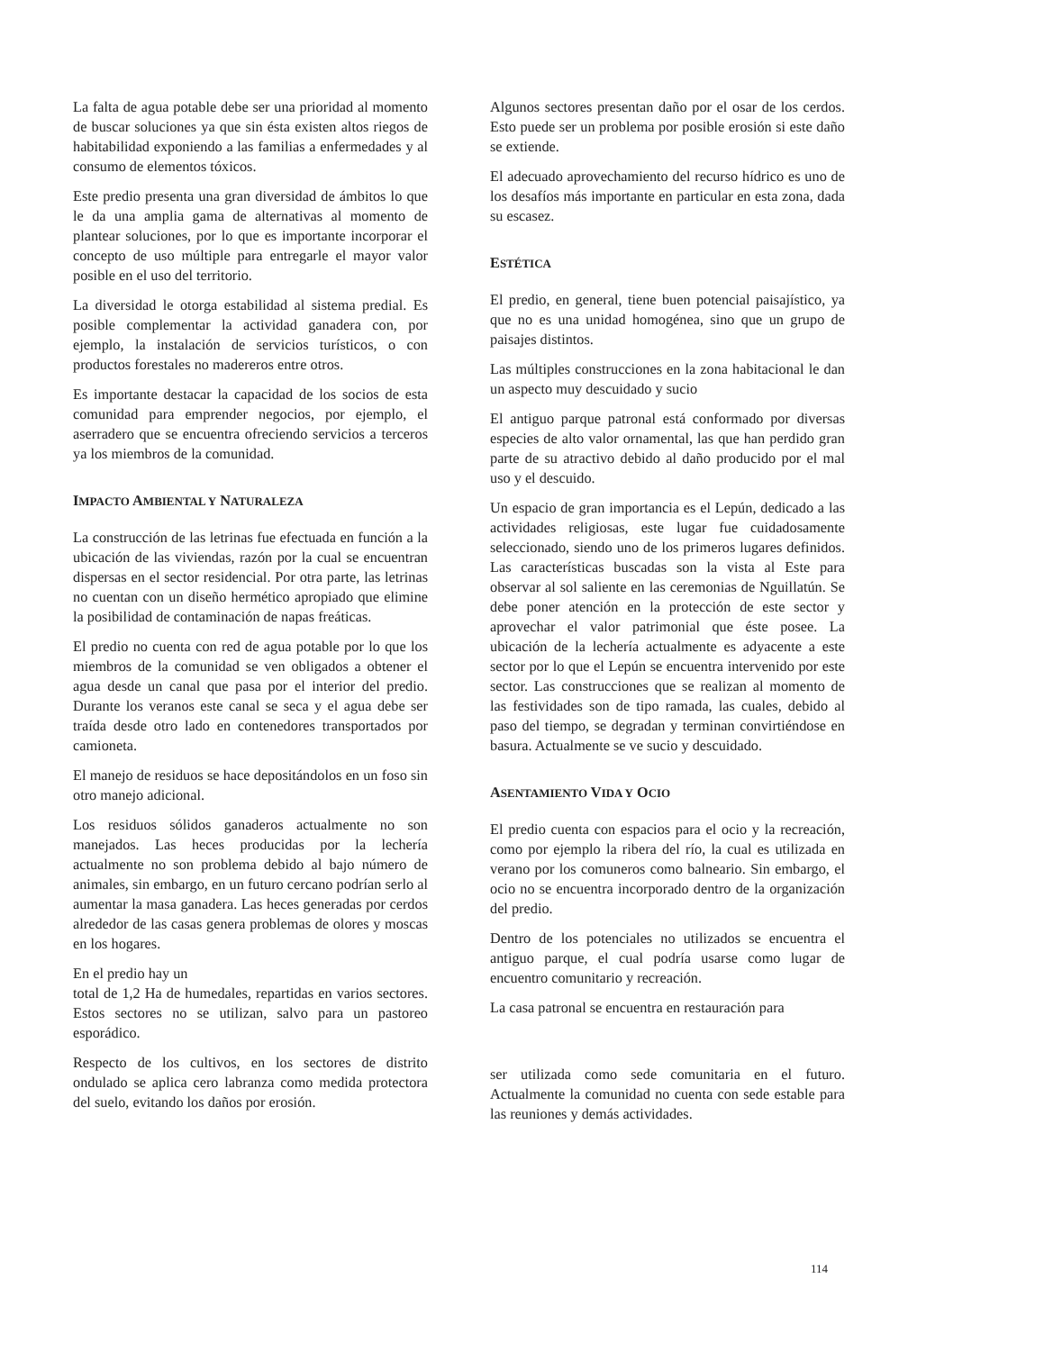La falta de agua potable debe ser una prioridad al momento de buscar soluciones ya que sin ésta existen altos riegos de habitabilidad exponiendo a las familias a enfermedades y al consumo de elementos tóxicos.
Este predio presenta una gran diversidad de ámbitos lo que le da una amplia gama de alternativas al momento de plantear soluciones, por lo que es importante incorporar el concepto de uso múltiple para entregarle el mayor valor posible en el uso del territorio.
La diversidad le otorga estabilidad al sistema predial. Es posible complementar la actividad ganadera con, por ejemplo, la instalación de servicios turísticos, o con productos forestales no madereros entre otros.
Es importante destacar la capacidad de los socios de esta comunidad para emprender negocios, por ejemplo, el aserradero que se encuentra ofreciendo servicios a terceros ya los miembros de la comunidad.
IMPACTO AMBIENTAL Y NATURALEZA
La construcción de las letrinas fue efectuada en función a la ubicación de las viviendas, razón por la cual se encuentran dispersas en el sector residencial. Por otra parte, las letrinas no cuentan con un diseño hermético apropiado que elimine la posibilidad de contaminación de napas freáticas.
El predio no cuenta con red de agua potable por lo que los miembros de la comunidad se ven obligados a obtener el agua desde un canal que pasa por el interior del predio. Durante los veranos este canal se seca y el agua debe ser traída desde otro lado en contenedores transportados por camioneta.
El manejo de residuos se hace depositándolos en un foso sin otro manejo adicional.
Los residuos sólidos ganaderos actualmente no son manejados. Las heces producidas por la lechería actualmente no son problema debido al bajo número de animales, sin embargo, en un futuro cercano podrían serlo al aumentar la masa ganadera. Las heces generadas por cerdos alrededor de las casas genera problemas de olores y moscas en los hogares.
En el predio hay un
total de 1,2 Ha de humedales, repartidas en varios sectores. Estos sectores no se utilizan, salvo para un pastoreo esporádico.
Respecto de los cultivos, en los sectores de distrito ondulado se aplica cero labranza como medida protectora del suelo, evitando los daños por erosión.
Algunos sectores presentan daño por el osar de los cerdos. Esto puede ser un problema por posible erosión si este daño se extiende.
El adecuado aprovechamiento del recurso hídrico es uno de los desafíos más importante en particular en esta zona, dada su escasez.
ESTÉTICA
El predio, en general, tiene buen potencial paisajístico, ya que no es una unidad homogénea, sino que un grupo de paisajes distintos.
Las múltiples construcciones en la zona habitacional le dan un aspecto muy descuidado y sucio
El antiguo parque patronal está conformado por diversas especies de alto valor ornamental, las que han perdido gran parte de su atractivo debido al daño producido por el mal uso y el descuido.
Un espacio de gran importancia es el Lepún, dedicado a las actividades religiosas, este lugar fue cuidadosamente seleccionado, siendo uno de los primeros lugares definidos. Las características buscadas son la vista al Este para observar al sol saliente en las ceremonias de Nguillatún. Se debe poner atención en la protección de este sector y aprovechar el valor patrimonial que éste posee. La ubicación de la lechería actualmente es adyacente a este sector por lo que el Lepún se encuentra intervenido por este sector. Las construcciones que se realizan al momento de las festividades son de tipo ramada, las cuales, debido al paso del tiempo, se degradan y terminan convirtiéndose en basura. Actualmente se ve sucio y descuidado.
ASENTAMIENTO VIDA Y OCIO
El predio cuenta con espacios para el ocio y la recreación, como por ejemplo la ribera del río, la cual es utilizada en verano por los comuneros como balneario. Sin embargo, el ocio no se encuentra incorporado dentro de la organización del predio.
Dentro de los potenciales no utilizados se encuentra el antiguo parque, el cual podría usarse como lugar de encuentro comunitario y recreación.
La casa patronal se encuentra en restauración para
ser utilizada como sede comunitaria en el futuro. Actualmente la comunidad no cuenta con sede estable para las reuniones y demás actividades.
114